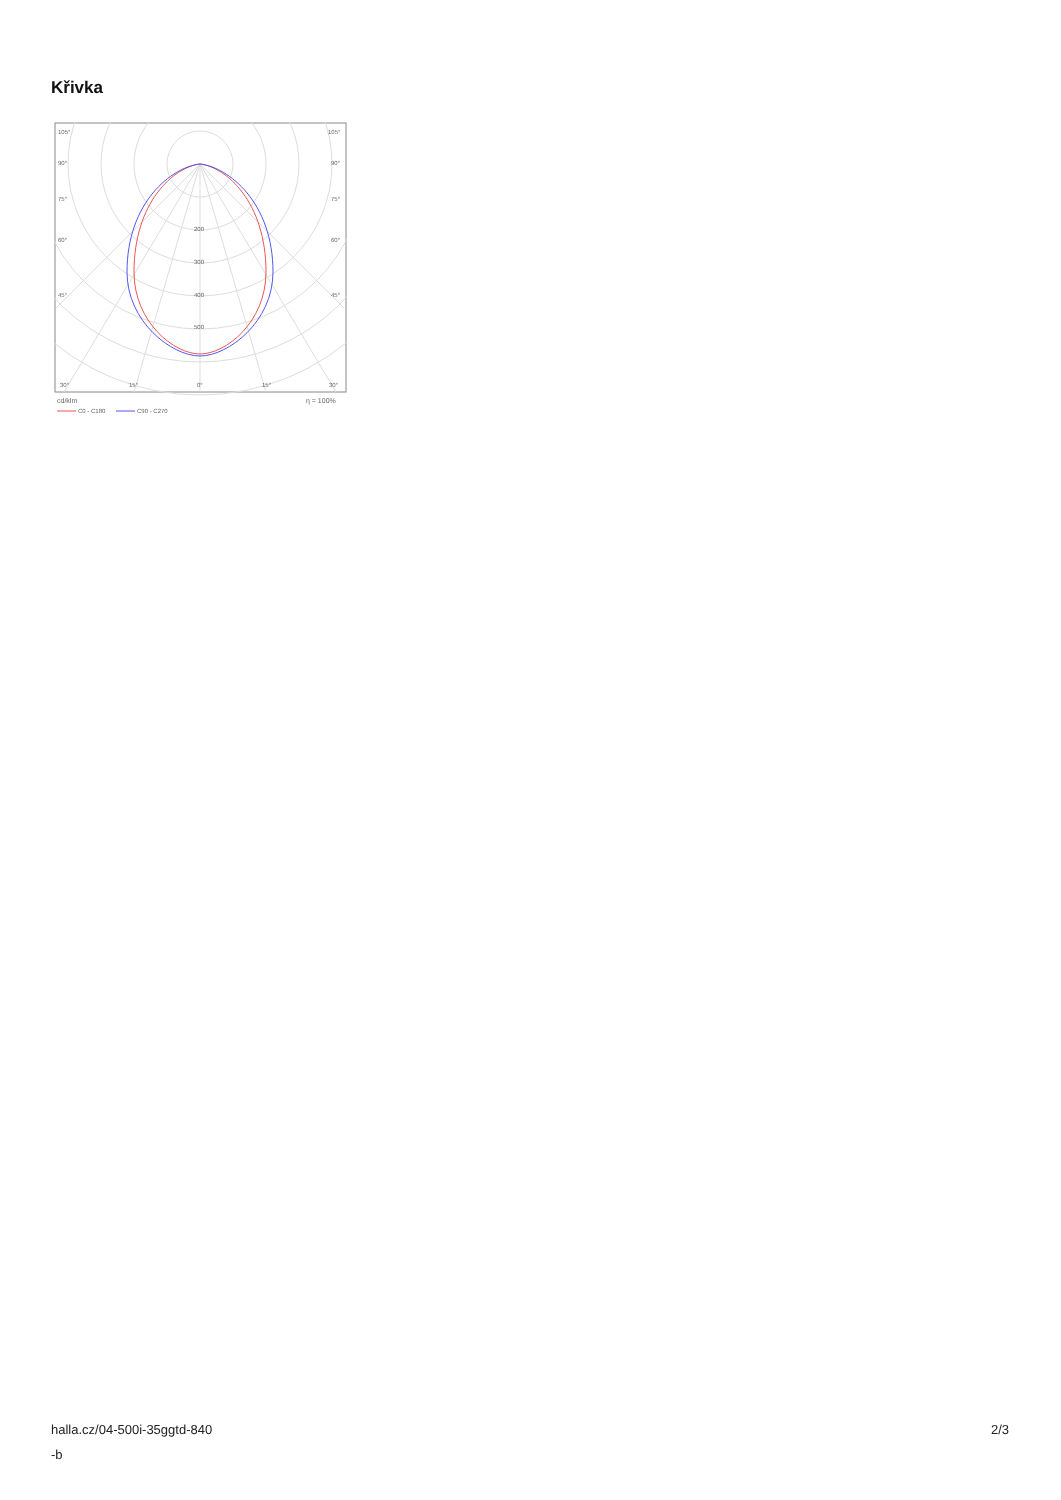Křivka
105°
105°
90°
90°
75°
75°
60°
60°
45°
45°
200
300
400
500
30°
15°
0°
15°
30°
cd/klm
η = 100%
C0 - C180
C90 - C270
halla.cz/04-500i-35ggtd-840
-b
2/3